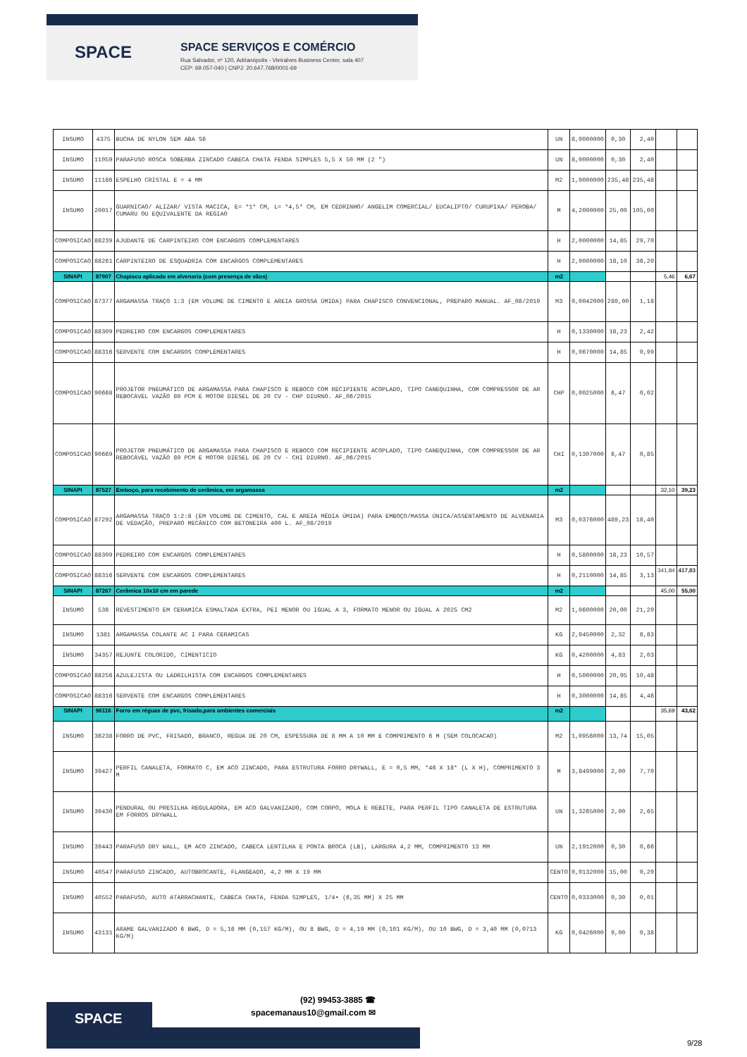SPACE SPACE SERVIÇOS E COMÉRCIO
Rua Salvador, nº 120, Adrianópolis - Vieiralves Business Center, sala 407
CEP: 69.057-040 | CNPJ: 20.647.768/0001-69
| INSUMO | 4375 | BUCHA DE NYLON SEM ABA S6 | UN | 8,0000000 | 0,30 | 2,40 | | |
| INSUMO | 11059 | PARAFUSO ROSCA SOBERBA ZINCADO CABECA CHATA FENDA SIMPLES 5,5 X 50 MM (2 ") | UN | 8,0000000 | 0,30 | 2,40 | | |
| INSUMO | 11186 | ESPELHO CRISTAL E = 4 MM | M2 | 1,0000000 | 235,48 | 235,48 | | |
| INSUMO | 20017 | GUARNICAO/ ALIZAR/ VISTA MACICA, E= *1* CM, L= *4,5* CM, EM CEDRINHO/ ANGELIM COMERCIAL/ EUCALIPTO/ CURUPIXA/ PEROBA/ CUMARU OU EQUIVALENTE DA REGIAO | M | 4,2000000 | 25,00 | 105,00 | | |
| COMPOSICAO | 88239 | AJUDANTE DE CARPINTEIRO COM ENCARGOS COMPLEMENTARES | H | 2,0000000 | 14,85 | 29,70 | | |
| COMPOSICAO | 88261 | CARPINTEIRO DE ESQUADRIA COM ENCARGOS COMPLEMENTARES | H | 2,0000000 | 18,10 | 36,20 | | |
| SINAPI | 87907 | Chapisco aplicado em alvenaria (com presença de vãos) | m2 | | | | 5,46 | 6,67 |
| COMPOSICAO | 87377 | ARGAMASSA TRAÇO 1:3 (EM VOLUME DE CIMENTO E AREIA GROSSA ÚMIDA) PARA CHAPISCO CONVENCIONAL, PREPARO MANUAL. AF_08/2019 | M3 | 0,0042000 | 280,00 | 1,18 | | |
| COMPOSICAO | 88309 | PEDREIRO COM ENCARGOS COMPLEMENTARES | H | 0,1330000 | 18,23 | 2,42 | | |
| COMPOSICAO | 88316 | SERVENTE COM ENCARGOS COMPLEMENTARES | H | 0,0670000 | 14,85 | 0,99 | | |
| COMPOSICAO | 90668 | PROJETOR PNEUMÁTICO DE ARGAMASSA PARA CHAPISCO E REBOCO COM RECIPIENTE ACOPLADO, TIPO CANEQUINHA, COM COMPRESSOR DE AR REBOCÁVEL VAZÃO 89 PCM E MOTOR DIESEL DE 20 CV - CHP DIURNO. AF_06/2015 | CHP | 0,0025000 | 6,47 | 0,02 | | |
| COMPOSICAO | 90669 | PROJETOR PNEUMÁTICO DE ARGAMASSA PARA CHAPISCO E REBOCO COM RECIPIENTE ACOPLADO, TIPO CANEQUINHA, COM COMPRESSOR DE AR REBOCÁVEL VAZÃO 89 PCM E MOTOR DIESEL DE 20 CV - CHI DIURNO. AF_06/2015 | CHI | 0,1307000 | 6,47 | 0,85 | | |
| SINAPI | 87527 | Emboço, para recebimento de cerâmica, em argamassa | m2 | | | | 32,10 | 39,23 |
| COMPOSICAO | 87292 | ARGAMASSA TRAÇO 1:2:8 (EM VOLUME DE CIMENTO, CAL E AREIA MÉDIA ÚMIDA) PARA EMBOÇO/MASSA ÚNICA/ASSENTAMENTO DE ALVENARIA DE VEDAÇÃO, PREPARO MECÂNICO COM BETONEIRA 400 L. AF_08/2019 | M3 | 0,0376000 | 489,23 | 18,40 | | |
| COMPOSICAO | 88309 | PEDREIRO COM ENCARGOS COMPLEMENTARES | H | 0,5800000 | 18,23 | 10,57 | | |
| COMPOSICAO | 88316 | SERVENTE COM ENCARGOS COMPLEMENTARES | H | 0,2110000 | 14,85 | 3,13 | 341,84 | 417,83 |
| SINAPI | 87267 | Cerâmica 10x10 cm em parede | m2 | | | | 45,00 | 55,00 |
| INSUMO | 536 | REVESTIMENTO EM CERAMICA ESMALTADA EXTRA, PEI MENOR OU IGUAL A 3, FORMATO MENOR OU IGUAL A 2025 CM2 | M2 | 1,0600000 | 20,00 | 21,20 | | |
| INSUMO | 1381 | ARGAMASSA COLANTE AC I PARA CERAMICAS | KG | 2,9450000 | 2,32 | 6,83 | | |
| INSUMO | 34357 | REJUNTE COLORIDO, CIMENTICIO | KG | 0,4200000 | 4,83 | 2,03 | | |
| COMPOSICAO | 88256 | AZULEJISTA OU LADRILHISTA COM ENCARGOS COMPLEMENTARES | H | 0,5000000 | 20,95 | 10,48 | | |
| COMPOSICAO | 88316 | SERVENTE COM ENCARGOS COMPLEMENTARES | H | 0,3000000 | 14,85 | 4,46 | | |
| SINAPI | 96116 | Forro em réguas de pvc, frisado,para ambientes comerciais | m2 | | | | 35,69 | 43,62 |
| INSUMO | 36238 | FORRO DE PVC, FRISADO, BRANCO, REGUA DE 20 CM, ESPESSURA DE 8 MM A 10 MM E COMPRIMENTO 6 M (SEM COLOCACAO) | M2 | 1,0956000 | 13,74 | 15,05 | | |
| INSUMO | 39427 | PERFIL CANALETA, FORMATO C, EM ACO ZINCADO, PARA ESTRUTURA FORRO DRYWALL, E = 0,5 MM, *46 X 18* (L X H), COMPRIMENTO 3 M | M | 3,8499000 | 2,00 | 7,70 | | |
| INSUMO | 39430 | PENDURAL OU PRESILHA REGULADORA, EM ACO GALVANIZADO, COM CORPO, MOLA E REBITE, PARA PERFIL TIPO CANALETA DE ESTRUTURA EM FORROS DRYWALL | UN | 1,3265000 | 2,00 | 2,65 | | |
| INSUMO | 39443 | PARAFUSO DRY WALL, EM ACO ZINCADO, CABECA LENTILHA E PONTA BROCA (LB), LARGURA 4,2 MM, COMPRIMENTO 13 MM | UN | 2,1912000 | 0,30 | 0,66 | | |
| INSUMO | 40547 | PARAFUSO ZINCADO, AUTOBROCANTE, FLANGEADO, 4,2 MM X 19 MM | CENTO | 0,0132000 | 15,00 | 0,20 | | |
| INSUMO | 40552 | PARAFUSO, AUTO ATARRACHANTE, CABECA CHATA, FENDA SIMPLES, 1/4• (6,35 MM) X 25 MM | CENTO | 0,0333000 | 0,30 | 0,01 | | |
| INSUMO | 43131 | ARAME GALVANIZADO 6 BWG, D = 5,16 MM (0,157 KG/M), OU 8 BWG, D = 4,19 MM (0,101 KG/M), OU 10 BWG, D = 3,40 MM (0,0713 KG/M) | KG | 0,0426000 | 9,00 | 0,38 | | |
SPACE
(92) 99453-3885 ☎
spacemanaus10@gmail.com ✉
9/28